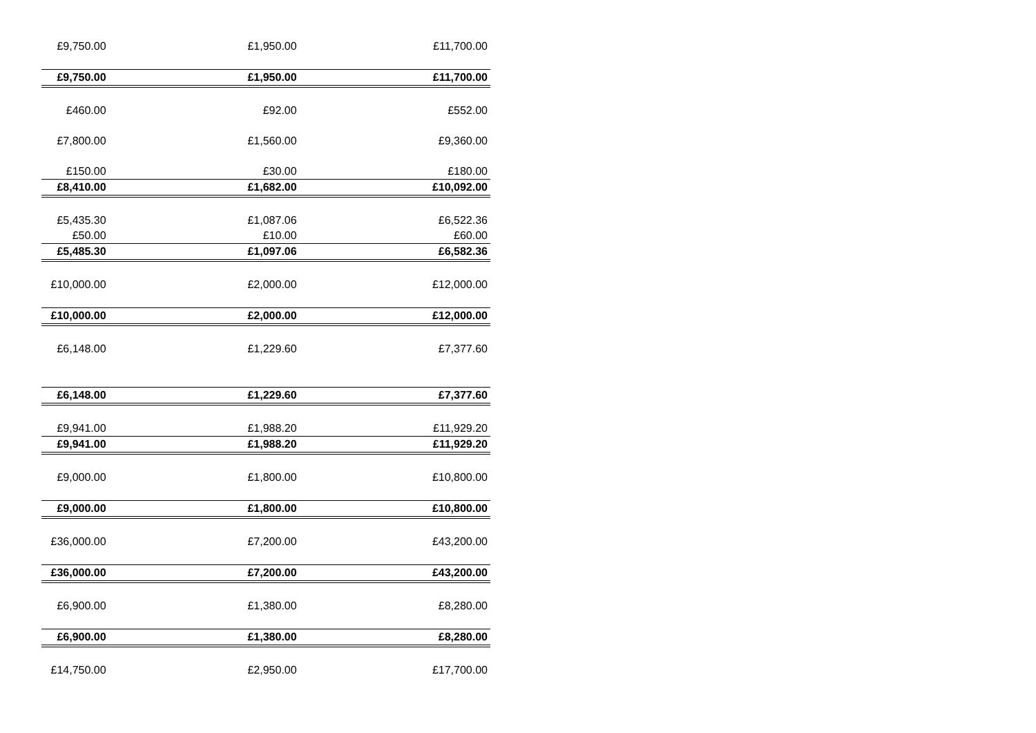| £9,750.00 | £1,950.00 | £11,700.00 |
| £9,750.00 | £1,950.00 | £11,700.00 |
| £460.00 | £92.00 | £552.00 |
| £7,800.00 | £1,560.00 | £9,360.00 |
| £150.00 | £30.00 | £180.00 |
| £8,410.00 | £1,682.00 | £10,092.00 |
| £5,435.30 | £1,087.06 | £6,522.36 |
| £50.00 | £10.00 | £60.00 |
| £5,485.30 | £1,097.06 | £6,582.36 |
| £10,000.00 | £2,000.00 | £12,000.00 |
| £10,000.00 | £2,000.00 | £12,000.00 |
| £6,148.00 | £1,229.60 | £7,377.60 |
| £6,148.00 | £1,229.60 | £7,377.60 |
| £9,941.00 | £1,988.20 | £11,929.20 |
| £9,941.00 | £1,988.20 | £11,929.20 |
| £9,000.00 | £1,800.00 | £10,800.00 |
| £9,000.00 | £1,800.00 | £10,800.00 |
| £36,000.00 | £7,200.00 | £43,200.00 |
| £36,000.00 | £7,200.00 | £43,200.00 |
| £6,900.00 | £1,380.00 | £8,280.00 |
| £6,900.00 | £1,380.00 | £8,280.00 |
| £14,750.00 | £2,950.00 | £17,700.00 |